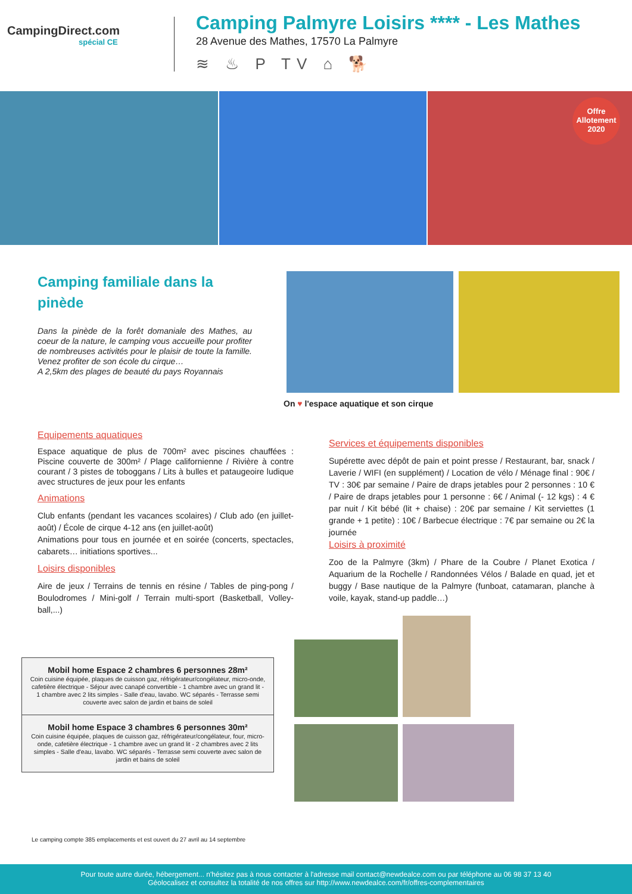CampingDirect.com
spécial CE
Camping Palmyre Loisirs **** - Les Mathes
28 Avenue des Mathes, 17570 La Palmyre
≋ ♨ P TV ⌂ 🐕
Offre Allotement 2020
Camping familiale dans la pinède
Dans la pinède de la forêt domaniale des Mathes, au coeur de la nature, le camping vous accueille pour profiter de nombreuses activités pour le plaisir de toute la famille. Venez profiter de son école du cirque…
A 2,5km des plages de beauté du pays Royannais
On ♥ l'espace aquatique et son cirque
Equipements aquatiques
Espace aquatique de plus de 700m² avec piscines chauffées : Piscine couverte de 300m² / Plage californienne / Rivière à contre courant / 3 pistes de toboggans / Lits à bulles et pataugeoire ludique avec structures de jeux pour les enfants
Animations
Club enfants (pendant les vacances scolaires) / Club ado (en juillet-août) / École de cirque 4-12 ans (en juillet-août)
Animations pour tous en journée et en soirée (concerts, spectacles, cabarets… initiations sportives...
Loisirs disponibles
Aire de jeux / Terrains de tennis en résine / Tables de ping-pong / Boulodromes / Mini-golf / Terrain multi-sport (Basketball, Volley-ball,...)
Services et équipements disponibles
Supérette avec dépôt de pain et point presse / Restaurant, bar, snack / Laverie / WIFI (en supplément) / Location de vélo / Ménage final : 90€ / TV : 30€ par semaine / Paire de draps jetables pour 2 personnes : 10 € / Paire de draps jetables pour 1 personne : 6€ / Animal (- 12 kgs) : 4 € par nuit / Kit bébé (lit + chaise) : 20€ par semaine / Kit serviettes (1 grande + 1 petite) : 10€ / Barbecue électrique : 7€ par semaine ou 2€ la journée
Loisirs à proximité
Zoo de la Palmyre (3km) / Phare de la Coubre / Planet Exotica / Aquarium de la Rochelle / Randonnées Vélos / Balade en quad, jet et buggy / Base nautique de la Palmyre (funboat, catamaran, planche à voile, kayak, stand-up paddle…)
| Mobil home Espace 2 chambres 6 personnes 28m² Coin cuisine équipée, plaques de cuisson gaz, réfrigérateur/congélateur, micro-onde, cafetière électrique - Séjour avec canapé convertible - 1 chambre avec un grand lit - 1 chambre avec 2 lits simples - Salle d'eau, lavabo. WC séparés - Terrasse semi couverte avec salon de jardin et bains de soleil |
| Mobil home Espace 3 chambres 6 personnes 30m² Coin cuisine équipée, plaques de cuisson gaz, réfrigérateur/congélateur, four, micro-onde, cafetière électrique - 1 chambre avec un grand lit - 2 chambres avec 2 lits simples - Salle d'eau, lavabo. WC séparés - Terrasse semi couverte avec salon de jardin et bains de soleil |
Le camping compte 385 emplacements et est ouvert du 27 avril au 14 septembre
Pour toute autre durée, hébergement... n'hésitez pas à nous contacter à l'adresse mail contact@newdealce.com ou par téléphone au 06 98 37 13 40
Géolocalisez et consultez la totalité de nos offres sur http://www.newdealce.com/fr/offres-complementaires